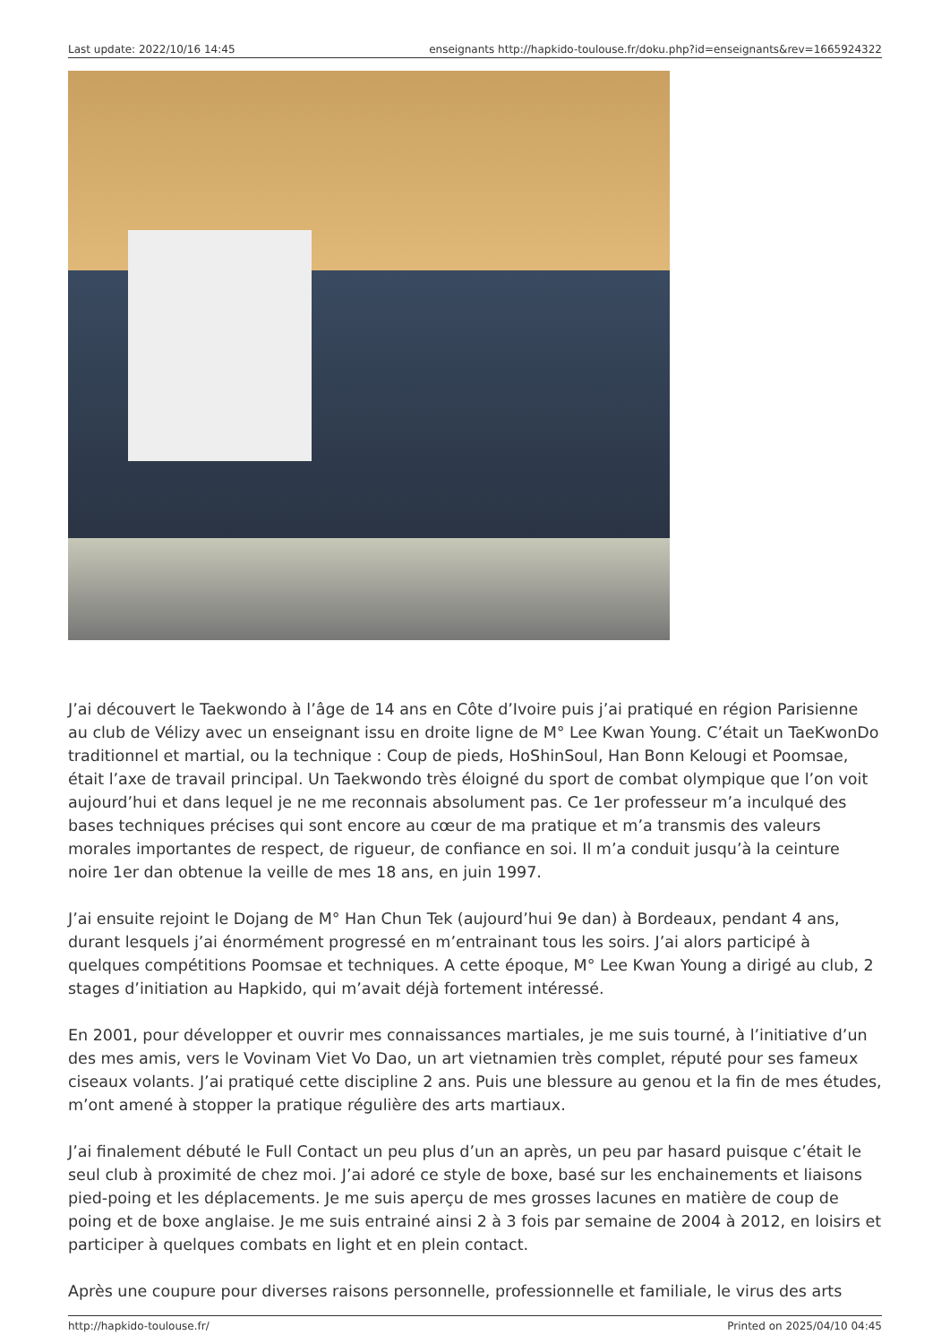Last update: 2022/10/16 14:45 enseignants http://hapkido-toulouse.fr/doku.php?id=enseignants&rev=1665924322
J’ai découvert le Taekwondo à l’âge de 14 ans en Côte d’Ivoire puis j’ai pratiqué en région Parisienne au club de Vélizy avec un enseignant issu en droite ligne de M° Lee Kwan Young. C’était un TaeKwonDo traditionnel et martial, ou la technique : Coup de pieds, HoShinSoul, Han Bonn Kelougi et Poomsae, était l’axe de travail principal. Un Taekwondo très éloigné du sport de combat olympique que l’on voit aujourd’hui et dans lequel je ne me reconnais absolument pas. Ce 1er professeur m’a inculqué des bases techniques précises qui sont encore au cœur de ma pratique et m’a transmis des valeurs morales importantes de respect, de rigueur, de confiance en soi. Il m’a conduit jusqu’à la ceinture noire 1er dan obtenue la veille de mes 18 ans, en juin 1997.
J’ai ensuite rejoint le Dojang de M° Han Chun Tek (aujourd’hui 9e dan) à Bordeaux, pendant 4 ans, durant lesquels j’ai énormément progressé en m’entrainant tous les soirs. J’ai alors participé à quelques compétitions Poomsae et techniques. A cette époque, M° Lee Kwan Young a dirigé au club, 2 stages d’initiation au Hapkido, qui m’avait déjà fortement intéressé.
En 2001, pour développer et ouvrir mes connaissances martiales, je me suis tourné, à l’initiative d’un des mes amis, vers le Vovinam Viet Vo Dao, un art vietnamien très complet, réputé pour ses fameux ciseaux volants. J’ai pratiqué cette discipline 2 ans. Puis une blessure au genou et la fin de mes études, m’ont amené à stopper la pratique régulière des arts martiaux.
J’ai finalement débuté le Full Contact un peu plus d’un an après, un peu par hasard puisque c’était le seul club à proximité de chez moi. J’ai adoré ce style de boxe, basé sur les enchainements et liaisons pied-poing et les déplacements. Je me suis aperçu de mes grosses lacunes en matière de coup de poing et de boxe anglaise. Je me suis entrainé ainsi 2 à 3 fois par semaine de 2004 à 2012, en loisirs et participer à quelques combats en light et en plein contact.
Après une coupure pour diverses raisons personnelle, professionnelle et familiale, le virus des arts
http://hapkido-toulouse.fr/ Printed on 2025/04/10 04:45